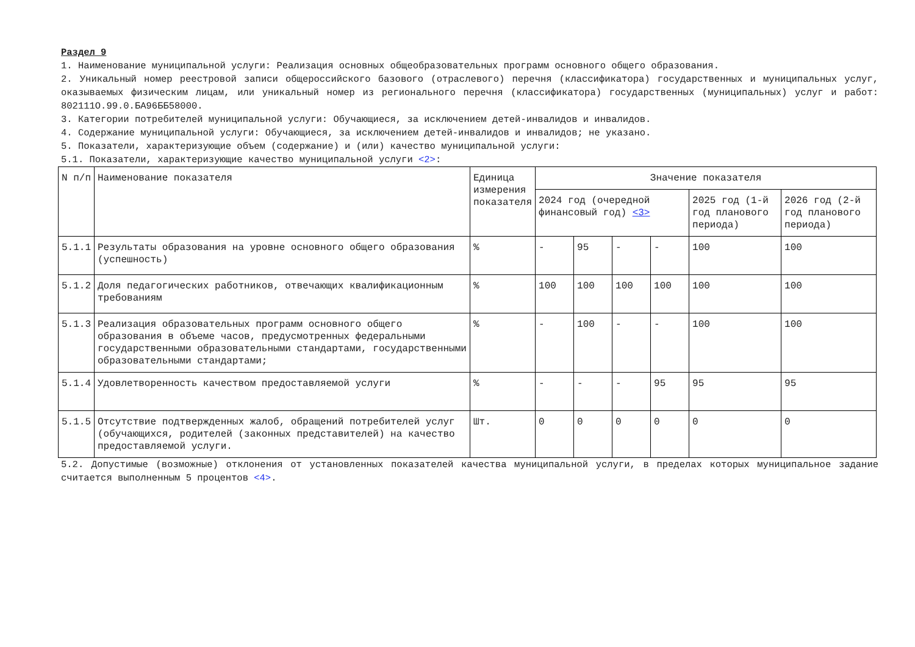Раздел 9
1. Наименование муниципальной услуги: Реализация основных общеобразовательных программ основного общего образования.
2. Уникальный номер реестровой записи общероссийского базового (отраслевого) перечня (классификатора) государственных и муниципальных услуг, оказываемых физическим лицам, или уникальный номер из регионального перечня (классификатора) государственных (муниципальных) услуг и работ: 802111О.99.0.БА96ББ58000.
3. Категории потребителей муниципальной услуги: Обучающиеся, за исключением детей-инвалидов и инвалидов.
4. Содержание муниципальной услуги: Обучающиеся, за исключением детей-инвалидов и инвалидов; не указано.
5. Показатели, характеризующие объем (содержание) и (или) качество муниципальной услуги:
5.1. Показатели, характеризующие качество муниципальной услуги <2>:
| N п/п | Наименование показателя | Единица измерения показателя | Значение показателя | | | | | |
| --- | --- | --- | --- | --- | --- | --- | --- | --- |
| | | | 2024 год (очередной финансовый год) <3> | | | | 2025 год (1-й год планового периода) | 2026 год (2-й год планового периода) |
| 5.1.1 | Результаты образования на уровне основного общего образования (успешность) | % | - | 95 | - | - | 100 | 100 |
| 5.1.2 | Доля педагогических работников, отвечающих квалификационным требованиям | % | 100 | 100 | 100 | 100 | 100 | 100 |
| 5.1.3 | Реализация образовательных программ основного общего образования в объеме часов, предусмотренных федеральными государственными образовательными стандартами, государственными образовательными стандартами; | % | - | 100 | - | - | 100 | 100 |
| 5.1.4 | Удовлетворенность качеством предоставляемой услуги | % | - | - | - | 95 | 95 | 95 |
| 5.1.5 | Отсутствие подтвержденных жалоб, обращений потребителей услуг (обучающихся, родителей (законных представителей) на качество предоставляемой услуги. | Шт. | 0 | 0 | 0 | 0 | 0 | 0 |
5.2. Допустимые (возможные) отклонения от установленных показателей качества муниципальной услуги, в пределах которых муниципальное задание считается выполненным 5 процентов <4>.